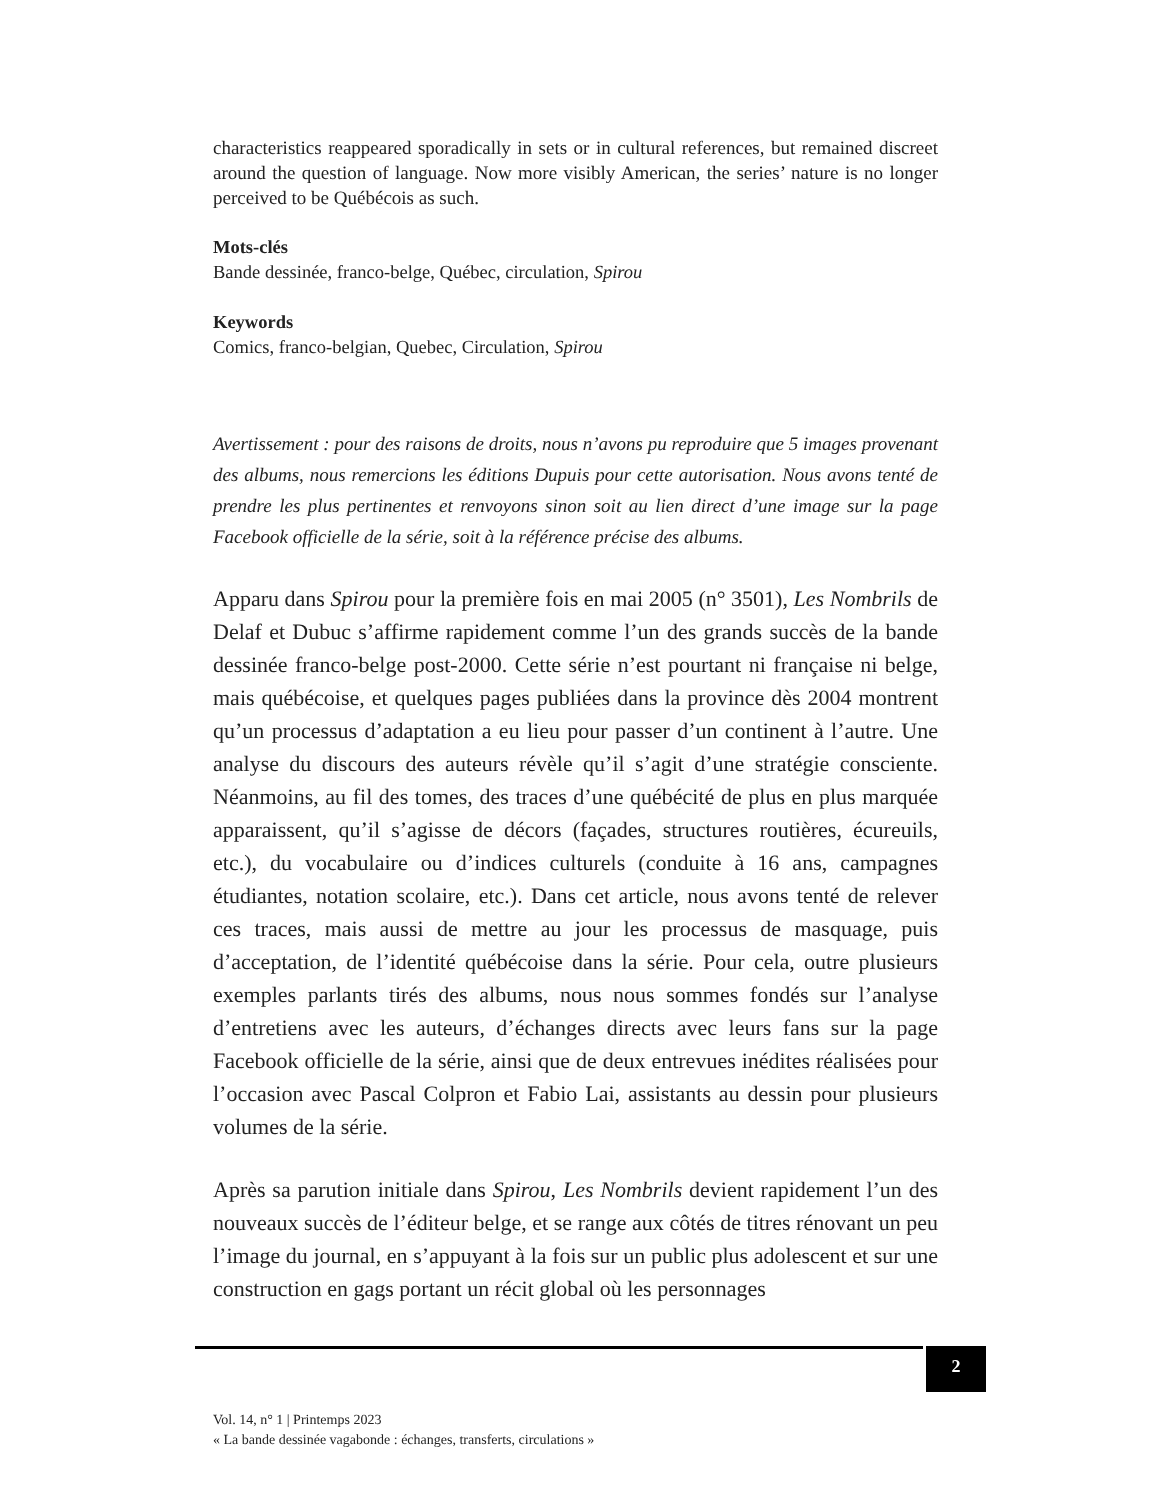characteristics reappeared sporadically in sets or in cultural references, but remained discreet around the question of language. Now more visibly American, the series’ nature is no longer perceived to be Québécois as such.
Mots-clés
Bande dessinée, franco-belge, Québec, circulation, Spirou
Keywords
Comics, franco-belgian, Quebec, Circulation, Spirou
Avertissement : pour des raisons de droits, nous n’avons pu reproduire que 5 images provenant des albums, nous remercions les éditions Dupuis pour cette autorisation. Nous avons tenté de prendre les plus pertinentes et renvoyons sinon soit au lien direct d’une image sur la page Facebook officielle de la série, soit à la référence précise des albums.
Apparu dans Spirou pour la première fois en mai 2005 (n° 3501), Les Nombrils de Delaf et Dubuc s’affirme rapidement comme l’un des grands succès de la bande dessinée franco-belge post-2000. Cette série n’est pourtant ni française ni belge, mais québécoise, et quelques pages publiées dans la province dès 2004 montrent qu’un processus d’adaptation a eu lieu pour passer d’un continent à l’autre. Une analyse du discours des auteurs révèle qu’il s’agit d’une stratégie consciente. Néanmoins, au fil des tomes, des traces d’une québécité de plus en plus marquée apparaissent, qu’il s’agisse de décors (façades, structures routières, écureuils, etc.), du vocabulaire ou d’indices culturels (conduite à 16 ans, campagnes étudiantes, notation scolaire, etc.). Dans cet article, nous avons tenté de relever ces traces, mais aussi de mettre au jour les processus de masquage, puis d’acceptation, de l’identité québécoise dans la série. Pour cela, outre plusieurs exemples parlants tirés des albums, nous nous sommes fondés sur l’analyse d’entretiens avec les auteurs, d’échanges directs avec leurs fans sur la page Facebook officielle de la série, ainsi que de deux entrevues inédites réalisées pour l’occasion avec Pascal Colpron et Fabio Lai, assistants au dessin pour plusieurs volumes de la série.
Après sa parution initiale dans Spirou, Les Nombrils devient rapidement l’un des nouveaux succès de l’éditeur belge, et se range aux côtés de titres rénovant un peu l’image du journal, en s’appuyant à la fois sur un public plus adolescent et sur une construction en gags portant un récit global où les personnages
2
Vol. 14, n° 1 | Printemps 2023
« La bande dessinée vagabonde : échanges, transferts, circulations »